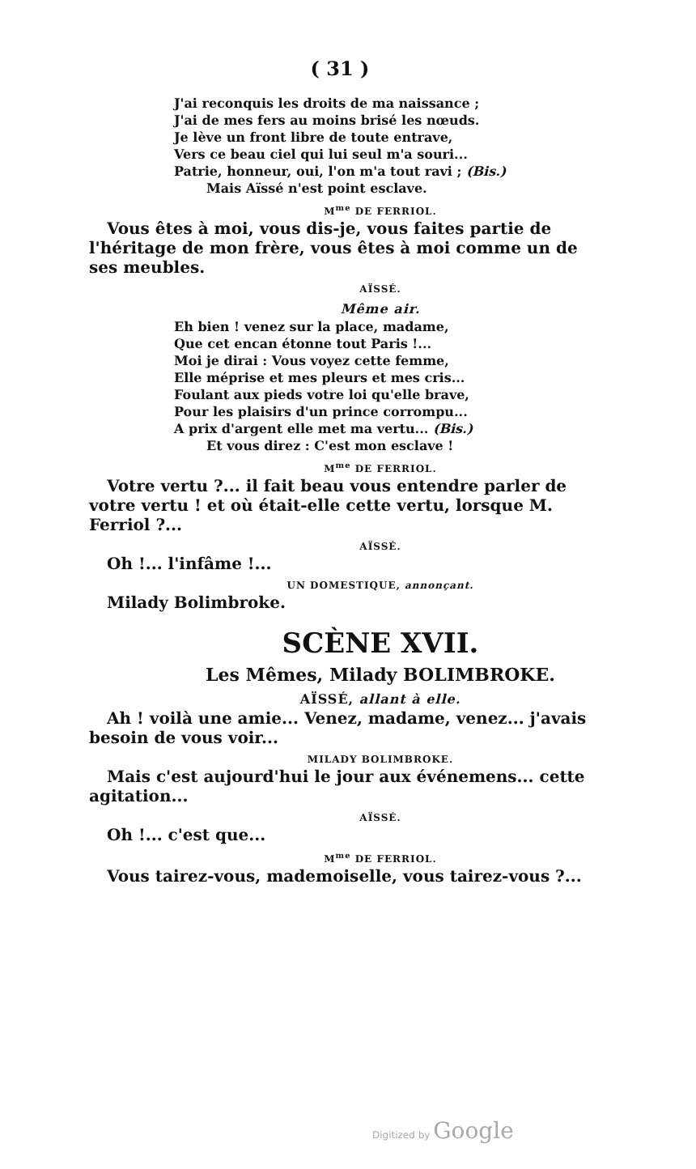( 31 )
J'ai reconquis les droits de ma naissance ;
J'ai de mes fers au moins brisé les nœuds.
Je lève un front libre de toute entrave,
Vers ce beau ciel qui lui seul m'a souri...
Patrie, honneur, oui, l'on m'a tout ravi ; (Bis.)
Mais Aïssé n'est point esclave.
M<sup>me</sup> DE FERRIOL.
Vous êtes à moi, vous dis-je, vous faites partie de l'héritage de mon frère, vous êtes à moi comme un de ses meubles.
AÏSSÉ.
Même air.
Eh bien ! venez sur la place, madame,
Que cet encan étonne tout Paris !...
Moi je dirai : Vous voyez cette femme,
Elle méprise et mes pleurs et mes cris...
Foulant aux pieds votre loi qu'elle brave,
Pour les plaisirs d'un prince corrompu...
A prix d'argent elle met ma vertu... (Bis.)
Et vous direz : C'est mon esclave !
M<sup>me</sup> DE FERRIOL.
Votre vertu ?... il fait beau vous entendre parler de votre vertu ! et où était-elle cette vertu, lorsque M. Ferriol ?...
AÏSSÉ.
Oh !... l'infâme !...
UN DOMESTIQUE, annonçant.
Milady Bolimbroke.
SCÈNE XVII.
Les Mêmes, Milady BOLIMBROKE.
AÏSSÉ, allant à elle.
Ah ! voilà une amie... Venez, madame, venez... j'avais besoin de vous voir...
MILADY BOLIMBROKE.
Mais c'est aujourd'hui le jour aux événemens... cette agitation...
AÏSSÉ.
Oh !... c'est que...
M<sup>me</sup> DE FERRIOL.
Vous tairez-vous, mademoiselle, vous tairez-vous ?...
Digitized by Google